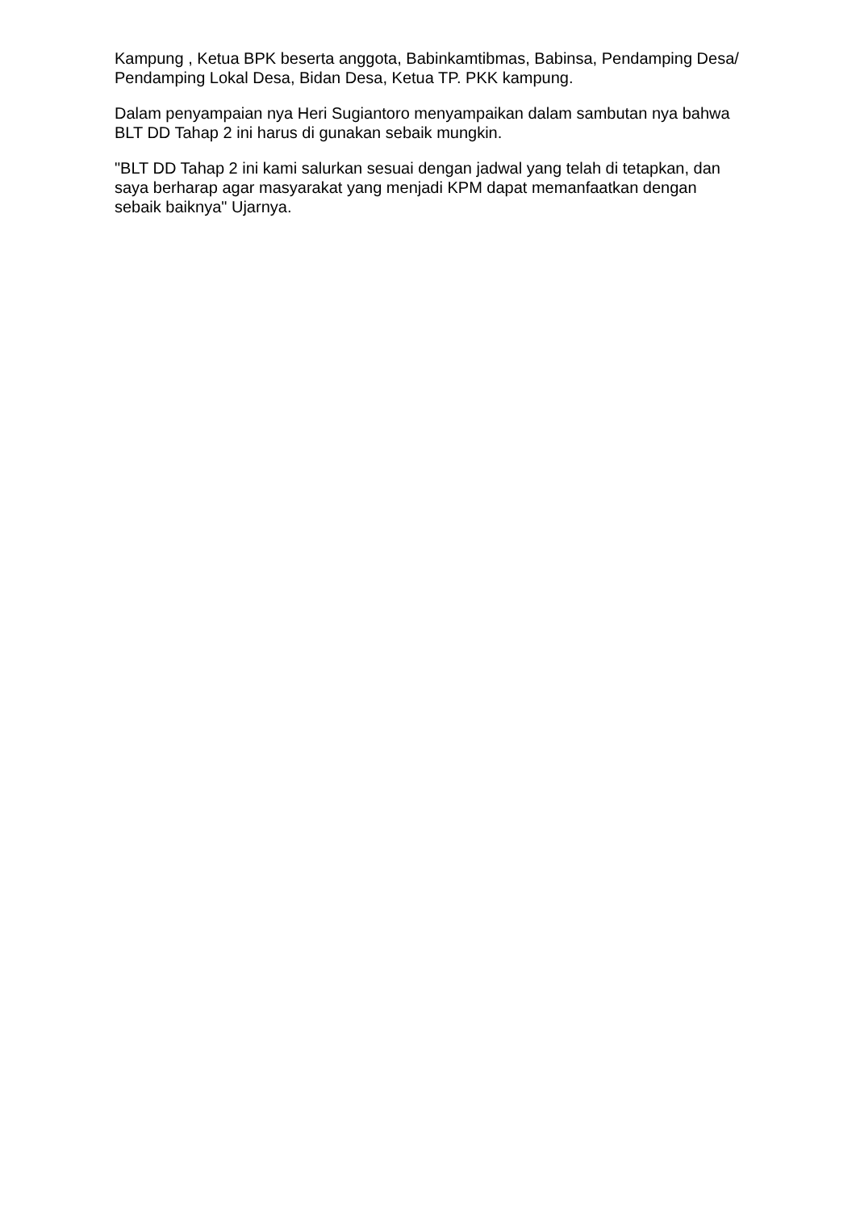Kampung , Ketua BPK beserta anggota, Babinkamtibmas, Babinsa, Pendamping Desa/ Pendamping Lokal Desa, Bidan Desa, Ketua TP. PKK kampung.
Dalam penyampaian nya Heri Sugiantoro menyampaikan dalam sambutan nya bahwa BLT DD Tahap 2 ini harus di gunakan sebaik mungkin.
"BLT DD Tahap 2 ini kami salurkan sesuai dengan jadwal yang telah di tetapkan, dan saya berharap agar masyarakat yang menjadi KPM dapat memanfaatkan dengan sebaik baiknya" Ujarnya.